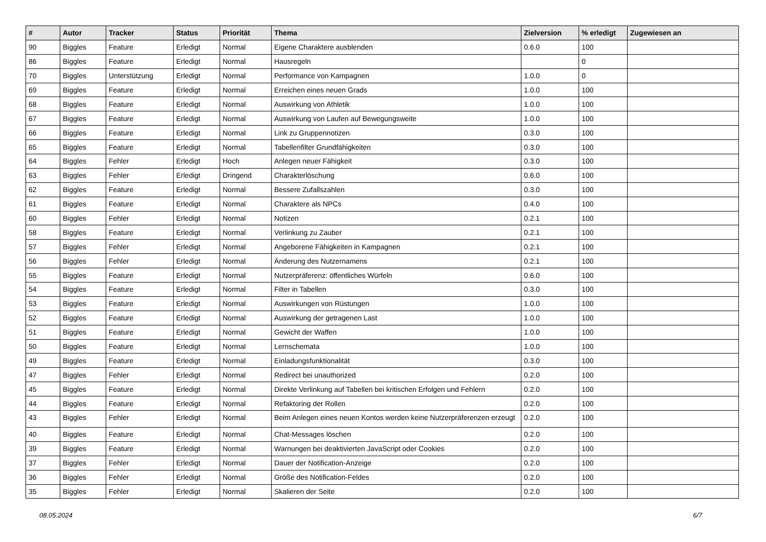| # | Autor | Tracker | Status | Priorität | Thema | Zielversion | % erledigt | Zugewiesen an |
| --- | --- | --- | --- | --- | --- | --- | --- | --- |
| 90 | Biggles | Feature | Erledigt | Normal | Eigene Charaktere ausblenden | 0.6.0 | 100 | |
| 86 | Biggles | Feature | Erledigt | Normal | Hausregeln | | 0 | |
| 70 | Biggles | Unterstützung | Erledigt | Normal | Performance von Kampagnen | 1.0.0 | 0 | |
| 69 | Biggles | Feature | Erledigt | Normal | Erreichen eines neuen Grads | 1.0.0 | 100 | |
| 68 | Biggles | Feature | Erledigt | Normal | Auswirkung von Athletik | 1.0.0 | 100 | |
| 67 | Biggles | Feature | Erledigt | Normal | Auswirkung von Laufen auf Bewegungsweite | 1.0.0 | 100 | |
| 66 | Biggles | Feature | Erledigt | Normal | Link zu Gruppennotizen | 0.3.0 | 100 | |
| 65 | Biggles | Feature | Erledigt | Normal | Tabellenfilter Grundfähigkeiten | 0.3.0 | 100 | |
| 64 | Biggles | Fehler | Erledigt | Hoch | Anlegen neuer Fähigkeit | 0.3.0 | 100 | |
| 63 | Biggles | Fehler | Erledigt | Dringend | Charakterlöschung | 0.6.0 | 100 | |
| 62 | Biggles | Feature | Erledigt | Normal | Bessere Zufallszahlen | 0.3.0 | 100 | |
| 61 | Biggles | Feature | Erledigt | Normal | Charaktere als NPCs | 0.4.0 | 100 | |
| 60 | Biggles | Fehler | Erledigt | Normal | Notizen | 0.2.1 | 100 | |
| 58 | Biggles | Feature | Erledigt | Normal | Verlinkung zu Zauber | 0.2.1 | 100 | |
| 57 | Biggles | Fehler | Erledigt | Normal | Angeborene Fähigkeiten in Kampagnen | 0.2.1 | 100 | |
| 56 | Biggles | Fehler | Erledigt | Normal | Änderung des Nutzernamens | 0.2.1 | 100 | |
| 55 | Biggles | Feature | Erledigt | Normal | Nutzerpräferenz: öffentliches Würfeln | 0.6.0 | 100 | |
| 54 | Biggles | Feature | Erledigt | Normal | Filter in Tabellen | 0.3.0 | 100 | |
| 53 | Biggles | Feature | Erledigt | Normal | Auswirkungen von Rüstungen | 1.0.0 | 100 | |
| 52 | Biggles | Feature | Erledigt | Normal | Auswirkung der getragenen Last | 1.0.0 | 100 | |
| 51 | Biggles | Feature | Erledigt | Normal | Gewicht der Waffen | 1.0.0 | 100 | |
| 50 | Biggles | Feature | Erledigt | Normal | Lernschemata | 1.0.0 | 100 | |
| 49 | Biggles | Feature | Erledigt | Normal | Einladungsfunktionalität | 0.3.0 | 100 | |
| 47 | Biggles | Fehler | Erledigt | Normal | Redirect bei unauthorized | 0.2.0 | 100 | |
| 45 | Biggles | Feature | Erledigt | Normal | Direkte Verlinkung auf Tabellen bei kritischen Erfolgen und Fehlern | 0.2.0 | 100 | |
| 44 | Biggles | Feature | Erledigt | Normal | Refaktoring der Rollen | 0.2.0 | 100 | |
| 43 | Biggles | Fehler | Erledigt | Normal | Beim Anlegen eines neuen Kontos werden keine Nutzerpräferenzen erzeugt | 0.2.0 | 100 | |
| 40 | Biggles | Feature | Erledigt | Normal | Chat-Messages löschen | 0.2.0 | 100 | |
| 39 | Biggles | Feature | Erledigt | Normal | Warnungen bei deaktivierten JavaScript oder Cookies | 0.2.0 | 100 | |
| 37 | Biggles | Fehler | Erledigt | Normal | Dauer der Notification-Anzeige | 0.2.0 | 100 | |
| 36 | Biggles | Fehler | Erledigt | Normal | Größe des Notification-Feldes | 0.2.0 | 100 | |
| 35 | Biggles | Fehler | Erledigt | Normal | Skalieren der Seite | 0.2.0 | 100 | |
08.05.2024 6/7